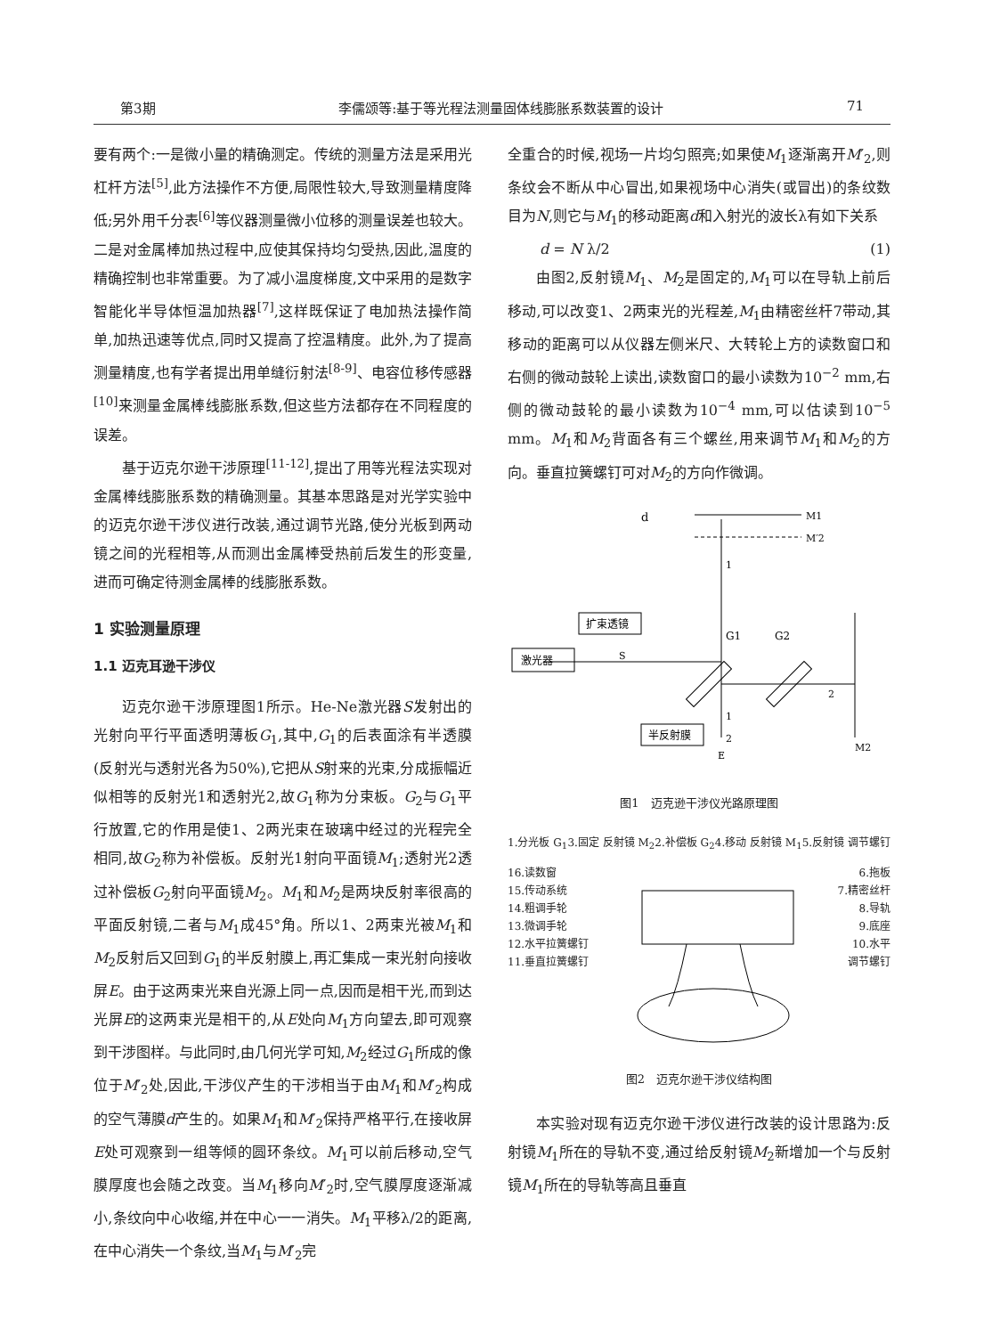第3期 李儒颂等:基于等光程法测量固体线膨胀系数装置的设计 71
要有两个:一是微小量的精确测定。传统的测量方法是采用光杠杆方法<sup>[5]</sup>,此方法操作不方便,局限性较大,导致测量精度降低;另外用千分表<sup>[6]</sup>等仪器测量微小位移的测量误差也较大。二是对金属棒加热过程中,应使其保持均匀受热,因此,温度的精确控制也非常重要。为了减小温度梯度,文中采用的是数字智能化半导体恒温加热器<sup>[7]</sup>,这样既保证了电加热法操作简单,加热迅速等优点,同时又提高了控温精度。此外,为了提高测量精度,也有学者提出用单缝衍射法<sup>[8-9]</sup>、电容位移传感器<sup>[10]</sup>来测量金属棒线膨胀系数,但这些方法都存在不同程度的误差。
基于迈克尔逊干涉原理<sup>[11-12]</sup>,提出了用等光程法实现对金属棒线膨胀系数的精确测量。其基本思路是对光学实验中的迈克尔逊干涉仪进行改装,通过调节光路,使分光板到两动镜之间的光程相等,从而测出金属棒受热前后发生的形变量,进而可确定待测金属棒的线膨胀系数。
1 实验测量原理
1.1 迈克耳逊干涉仪
迈克尔逊干涉原理图1所示。He-Ne激光器S发射出的光射向平行平面透明薄板G<sub>1</sub>,其中,G<sub>1</sub>的后表面涂有半透膜(反射光与透射光各为50%),它把从S射来的光束,分成振幅近似相等的反射光1和透射光2,故G<sub>1</sub>称为分束板。G<sub>2</sub>与G<sub>1</sub>平行放置,它的作用是使1、2两光束在玻璃中经过的光程完全相同,故G<sub>2</sub>称为补偿板。反射光1射向平面镜M<sub>1</sub>;透射光2透过补偿板G<sub>2</sub>射向平面镜M<sub>2</sub>。M<sub>1</sub>和M<sub>2</sub>是两块反射率很高的平面反射镜,二者与M<sub>1</sub>成45°角。所以1、2两束光被M<sub>1</sub>和M<sub>2</sub>反射后又回到G<sub>1</sub>的半反射膜上,再汇集成一束光射向接收屏E。由于这两束光来自光源上同一点,因而是相干光,而到达光屏E的这两束光是相干的,从E处向M<sub>1</sub>方向望去,即可观察到干涉图样。与此同时,由几何光学可知,M<sub>2</sub>经过G<sub>1</sub>所成的像位于M′<sub>2</sub>处,因此,干涉仪产生的干涉相当于由M<sub>1</sub>和M′<sub>2</sub>构成的空气薄膜d产生的。如果M<sub>1</sub>和M′<sub>2</sub>保持严格平行,在接收屏E处可观察到一组等倾的圆环条纹。M<sub>1</sub>可以前后移动,空气膜厚度也会随之改变。当M<sub>1</sub>移向M′<sub>2</sub>时,空气膜厚度逐渐减小,条纹向中心收缩,并在中心一一消失。M<sub>1</sub>平移λ/2的距离,在中心消失一个条纹,当M<sub>1</sub>与M′<sub>2</sub>完
全重合的时候,视场一片均匀照亮;如果使M<sub>1</sub>逐渐离开M′<sub>2</sub>,则条纹会不断从中心冒出,如果视场中心消失(或冒出)的条纹数目为N,则它与M<sub>1</sub>的移动距离d和入射光的波长λ有如下关系
d = N λ/2 (1)
由图2,反射镜M<sub>1</sub>、M<sub>2</sub>是固定的,M<sub>1</sub>可以在导轨上前后移动,可以改变1、2两束光的光程差,M<sub>1</sub>由精密丝杆7带动,其移动的距离可以从仪器左侧米尺、大转轮上方的读数窗口和右侧的微动鼓轮上读出,读数窗口的最小读数为10<sup>−2</sup> mm,右侧的微动鼓轮的最小读数为10<sup>−4</sup> mm,可以估读到10<sup>−5</sup> mm。M<sub>1</sub>和M<sub>2</sub>背面各有三个螺丝,用来调节M<sub>1</sub>和M<sub>2</sub>的方向。垂直拉簧螺钉可对M<sub>2</sub>的方向作微调。
M1
M′2
d
1
激光器
扩束透镜
S
G1
G2
2
M2
半反射膜
1
2
E
图1　迈克逊干涉仪光路原理图
1.分光板 G<sub>1</sub> 3.固定 反射镜 M<sub>2</sub> 2.补偿板 G<sub>2</sub> 4.移动 反射镜 M<sub>1</sub> 5.反射镜 调节螺钉
16.读数窗
15.传动系统
14.粗调手轮
13.微调手轮
12.水平拉簧螺钉
11.垂直拉簧螺钉
6.拖板
7.精密丝杆
8.导轨
9.底座
10.水平
调节螺钉
图2　迈克尔逊干涉仪结构图
本实验对现有迈克尔逊干涉仪进行改装的设计思路为:反射镜M<sub>1</sub>所在的导轨不变,通过给反射镜M<sub>2</sub>新增加一个与反射镜M<sub>1</sub>所在的导轨等高且垂直